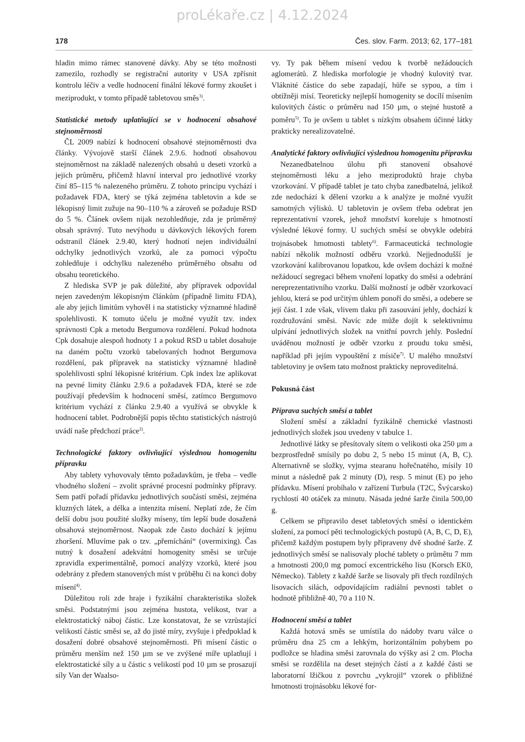proLékaře.cz | 4.12.2024
178 Čes. slov. Farm. 2013; 62, 177–181
hladin mimo rámec stanovené dávky. Aby se této možnosti zamezilo, rozhodly se registrační autority v USA zpřísnit kontrolu léčiv a vedle hodnocení finální lékové formy zkoušet i meziprodukt, v tomto případě tabletovou směs<sup>3)</sup>.
Statistické metody uplatňující se v hodnocení obsahové stejnoměrnosti
ČL 2009 nabízí k hodnocení obsahové stejnoměrnosti dva články. Vývojově starší článek 2.9.6. hodnotí obsahovou stejnoměrnost na základě nalezených obsahů u deseti vzorků a jejich průměru, přičemž hlavní interval pro jednotlivé vzorky činí 85–115 % nalezeného průměru. Z tohoto principu vychází i požadavek FDA, který se týká zejména tabletovin a kde se lékopisný limit zužuje na 90–110 % a zároveň se požaduje RSD do 5 %. Článek ovšem nijak nezohledňuje, zda je průměrný obsah správný. Tuto nevýhodu u dávkových lékových forem odstranil článek 2.9.40, který hodnotí nejen individuální odchylky jednotlivých vzorků, ale za pomoci výpočtu zohledňuje i odchylku nalezeného průměrného obsahu od obsahu teoretického.
Z hlediska SVP je pak důležité, aby přípravek odpovídal nejen zavedeným lékopisným článkům (případně limitu FDA), ale aby jejich limitům vyhověl i na statisticky významné hladině spolehlivosti. K tomuto účelu je možné využít tzv. index správnosti Cpk a metodu Bergumova rozdělení. Pokud hodnota Cpk dosahuje alespoň hodnoty 1 a pokud RSD u tablet dosahuje na daném počtu vzorků tabelovaných hodnot Bergumova rozdělení, pak přípravek na statisticky významné hladině spolehlivosti splní lékopisné kritérium. Cpk index lze aplikovat na pevné limity článku 2.9.6 a požadavek FDA, které se zde používají především k hodnocení směsí, zatímco Bergumovo kritérium vychází z článku 2.9.40 a využívá se obvykle k hodnocení tablet. Podrobnější popis těchto statistických nástrojů uvádí naše předchozí práce<sup>2)</sup>.
Technologické faktory ovlivňující výslednou homogenitu přípravku
Aby tablety vyhovovaly těmto požadavkům, je třeba – vedle vhodného složení – zvolit správné procesní podmínky přípravy. Sem patří pořadí přídavku jednotlivých součástí směsi, zejména kluzných látek, a délka a intenzita mísení. Neplatí zde, že čím delší dobu jsou použité složky míseny, tím lepší bude dosažená obsahová stejnoměrnost. Naopak zde často dochází k jejímu zhoršení. Mluvíme pak o tzv. „přemíchání“ (overmixing). Čas nutný k dosažení adekvátní homogenity směsi se určuje zpravidla experimentálně, pomocí analýzy vzorků, které jsou odebrány z předem stanovených míst v průběhu či na konci doby mísení<sup>4)</sup>.
Důležitou roli zde hraje i fyzikální charakteristika složek směsi. Podstatnými jsou zejména hustota, velikost, tvar a elektrostatický náboj částic. Lze konstatovat, že se vzrůstající velikostí částic směsi se, až do jisté míry, zvyšuje i předpoklad k dosažení dobré obsahové stejnoměrnosti. Při mísení částic o průměru menším než 150 µm se ve zvýšené míře uplatňují i elektrostatické síly a u částic s velikostí pod 10 µm se prosazují síly Van der Waalso-
vy. Ty pak během mísení vedou k tvorbě nežádoucích aglomerátů. Z hlediska morfologie je vhodný kulovitý tvar. Vláknité částice do sebe zapadají, hůře se sypou, a tím i obtížněji mísí. Teoreticky nejlepší homogenity se docílí mísením kulovitých částic o průměru nad 150 µm, o stejné hustotě a poměru<sup>5)</sup>. To je ovšem u tablet s nízkým obsahem účinné látky prakticky nerealizovatelné.
Analytické faktory ovlivňující výslednou homogenitu přípravku
Nezanedbatelnou úlohu při stanovení obsahové stejnoměrnosti léku a jeho meziproduktů hraje chyba vzorkování. V případě tablet je tato chyba zanedbatelná, jelikož zde nedochází k dělení vzorku a k analýze je možné využít samotných výlisků. U tabletovin je ovšem třeba odebrat jen reprezentativní vzorek, jehož množství koreluje s hmotností výsledné lékové formy. U suchých směsí se obvykle odebírá trojnásobek hmotnosti tablety<sup>6)</sup>. Farmaceutická technologie nabízí několik možností odběru vzorků. Nejjednodušší je vzorkování kalibrovanou lopatkou, kde ovšem dochází k možné nežádoucí segregaci během vnoření lopatky do směsi a odebrání nereprezentativního vzorku. Další možností je odběr vzorkovací jehlou, která se pod určitým úhlem ponoří do směsi, a odebere se její část. I zde však, vlivem tlaku při zasouvání jehly, dochází k rozdružování směsi. Navíc zde může dojít k selektivnímu ulpívání jednotlivých složek na vnitřní povrch jehly. Poslední uváděnou možností je odběr vzorku z proudu toku směsi, například při jejím vypouštění z mísiče<sup>7)</sup>. U malého množství tabletoviny je ovšem tato možnost prakticky neproveditelná.
Pokusná část
Příprava suchých směsí a tablet
Složení směsí a základní fyzikálně chemické vlastnosti jednotlivých složek jsou uvedeny v tabulce 1.
Jednotlivé látky se přesítovaly sítem o velikosti oka 250 µm a bezprostředně smísily po dobu 2, 5 nebo 15 minut (A, B, C). Alternativně se složky, vyjma stearanu hořečnatého, mísily 10 minut a následně pak 2 minuty (D), resp. 5 minut (E) po jeho přídavku. Mísení probíhalo v zařízení Turbula (T2C, Švýcarsko) rychlostí 40 otáček za minutu. Násada jedné šarže činila 500,00 g.
Celkem se připravilo deset tabletových směsí o identickém složení, za pomocí pěti technologických postupů (A, B, C, D, E), přičemž každým postupem byly připraveny dvě shodné šarže. Z jednotlivých směsí se nalisovaly ploché tablety o průmětu 7 mm a hmotnosti 200,0 mg pomocí excentrického lisu (Korsch EK0, Německo). Tablety z každé šarže se lisovaly při třech rozdílných lisovacích silách, odpovídajícím radiální pevnosti tablet o hodnotě přibližně 40, 70 a 110 N.
Hodnocení směsí a tablet
Každá hotová směs se umístila do nádoby tvaru válce o průměru dna 25 cm a lehkým, horizontálním pohybem po podložce se hladina směsi zarovnala do výšky asi 2 cm. Plocha směsi se rozdělila na deset stejných částí a z každé části se laboratorní lžičkou z povrchu „vykrojil“ vzorek o přibližné hmotnosti trojnásobku lékové for-